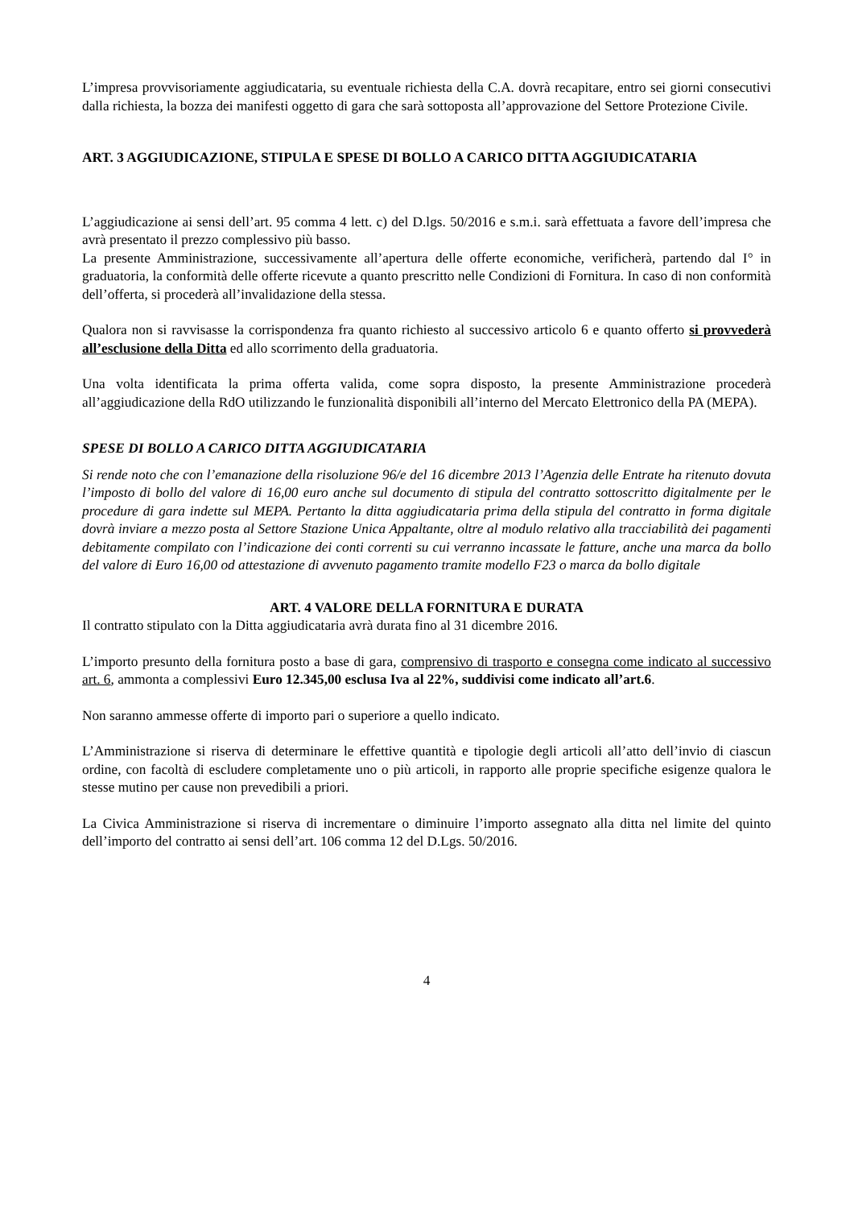L’impresa provvisoriamente aggiudicataria, su eventuale richiesta della C.A. dovrà recapitare, entro sei giorni consecutivi dalla richiesta, la bozza dei manifesti oggetto di gara che sarà sottoposta all’approvazione del Settore Protezione Civile.
ART. 3 AGGIUDICAZIONE, STIPULA E SPESE DI BOLLO A CARICO DITTA AGGIUDICATARIA
L’aggiudicazione ai sensi dell’art. 95 comma 4 lett. c) del D.lgs. 50/2016 e s.m.i. sarà effettuata a favore dell’impresa che avrà presentato il prezzo complessivo più basso.
La presente Amministrazione, successivamente all’apertura delle offerte economiche, verificherà, partendo dal I° in graduatoria, la conformità delle offerte ricevute a quanto prescritto nelle Condizioni di Fornitura. In caso di non conformità dell’offerta, si procederà all’invalidazione della stessa.
Qualora non si ravvisasse la corrispondenza fra quanto richiesto al successivo articolo 6 e quanto offerto si provvederà all’esclusione della Ditta ed allo scorrimento della graduatoria.
Una volta identificata la prima offerta valida, come sopra disposto, la presente Amministrazione procederà all’aggiudicazione della RdO utilizzando le funzionalità disponibili all’interno del Mercato Elettronico della PA (MEPA).
SPESE DI BOLLO A CARICO DITTA AGGIUDICATARIA
Si rende noto che con l’emanazione della risoluzione 96/e del 16 dicembre 2013 l’Agenzia delle Entrate ha ritenuto dovuta l’imposto di bollo del valore di 16,00 euro anche sul documento di stipula del contratto sottoscritto digitalmente per le procedure di gara indette sul MEPA. Pertanto la ditta aggiudicataria prima della stipula del contratto in forma digitale dovrà inviare a mezzo posta al Settore Stazione Unica Appaltante, oltre al modulo relativo alla tracciabilità dei pagamenti debitamente compilato con l’indicazione dei conti correnti su cui verranno incassate le fatture, anche una marca da bollo del valore di Euro 16,00 od attestazione di avvenuto pagamento tramite modello F23 o marca da bollo digitale
ART. 4 VALORE DELLA FORNITURA E DURATA
Il contratto stipulato con la Ditta aggiudicataria avrà durata fino al 31 dicembre 2016.
L’importo presunto della fornitura posto a base di gara, comprensivo di trasporto e consegna come indicato al successivo art. 6, ammonta a complessivi Euro 12.345,00 esclusa Iva al 22%, suddivisi come indicato all’art.6.
Non saranno ammesse offerte di importo pari o superiore a quello indicato.
L’Amministrazione si riserva di determinare le effettive quantità e tipologie degli articoli all’atto dell’invio di ciascun ordine, con facoltà di escludere completamente uno o più articoli, in rapporto alle proprie specifiche esigenze qualora le stesse mutino per cause non prevedibili a priori.
La Civica Amministrazione si riserva di incrementare o diminuire l’importo assegnato alla ditta nel limite del quinto dell’importo del contratto ai sensi dell’art. 106 comma 12 del D.Lgs. 50/2016.
4